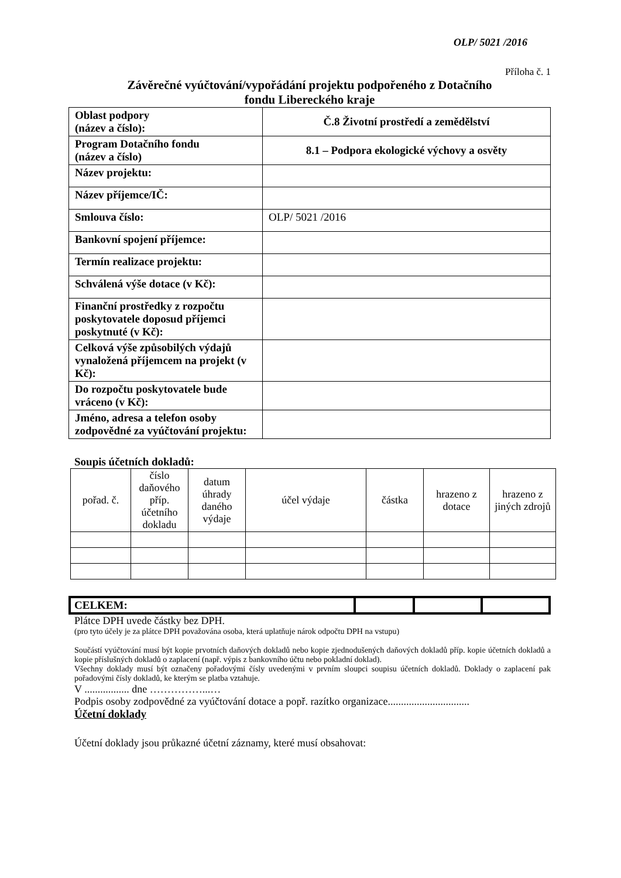OLP/ 5021 /2016
Příloha č. 1
Závěrečné vyúčtování/vypořádání projektu podpořeného z Dotačního
fondu Libereckého kraje
| Oblast podpory (název a číslo): | Č.8 Životní prostředí a zemědělství |
| Program Dotačního fondu (název a číslo) | 8.1 – Podpora ekologické výchovy a osvěty |
| Název projektu: | |
| Název příjemce/IČ: | |
| Smlouva číslo: | OLP/ 5021 /2016 |
| Bankovní spojení příjemce: | |
| Termín realizace projektu: | |
| Schválená výše dotace (v Kč): | |
| Finanční prostředky z rozpočtu poskytovatele doposud příjemci poskytnuté (v Kč): | |
| Celková výše způsobilých výdajů vynaložená příjemcem na projekt (v Kč): | |
| Do rozpočtu poskytovatele bude vráceno (v Kč): | |
| Jméno, adresa a telefon osoby zodpovědné za vyúčtování projektu: | |
Soupis účetních dokladů:
| pořad. č. | číslo daňového příp. účetního dokladu | datum úhrady daného výdaje | účel výdaje | částka | hrazeno z dotace | hrazeno z jiných zdrojů |
| --- | --- | --- | --- | --- | --- | --- |
| CELKEM: | | | |
Plátce DPH uvede částky bez DPH.
(pro tyto účely je za plátce DPH považována osoba, která uplatňuje nárok odpočtu DPH na vstupu)
Součástí vyúčtování musí být kopie prvotních daňových dokladů nebo kopie zjednodušených daňových dokladů příp. kopie účetních dokladů a kopie příslušných dokladů o zaplacení (např. výpis z bankovního účtu nebo pokladní doklad).
Všechny doklady musí být označeny pořadovými čísly uvedenými v prvním sloupci soupisu účetních dokladů. Doklady o zaplacení pak pořadovými čísly dokladů, ke kterým se platba vztahuje.
V ................. dne ……………...…
Podpis osoby zodpovědné za vyúčtování dotace a popř. razítko organizace...............................
Účetní doklady
Účetní doklady jsou průkazné účetní záznamy, které musí obsahovat: